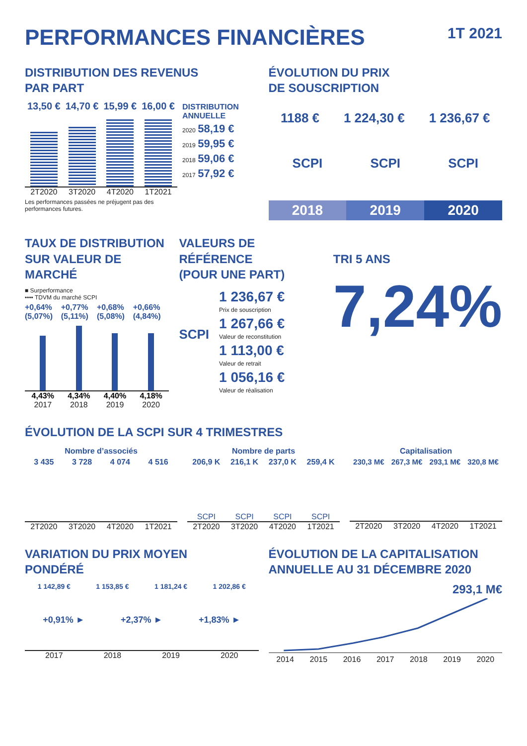PERFORMANCES FINANCIÈRES 1T 2021
DISTRIBUTION DES REVENUS
PAR PART
13,50 € 14,70 € 15,99 € 16,00 €
2T2020 3T2020 4T2020 1T2021
Les performances passées ne préjugent pas des performances futures.
DISTRIBUTION ANNUELLE
2020 58,19 €
2019 59,95 €
2018 59,06 €
2017 57,92 €
ÉVOLUTION DU PRIX
DE SOUSCRIPTION
1188 € 1 224,30 € 1 236,67 €
SCPI SCPI SCPI
2018 2019 2020
TAUX DE DISTRIBUTION
SUR VALEUR DE MARCHÉ
■ Surperformance
•••• TDVM du marché SCPI
+0,64% (5,07%) +0,77% (5,11%) +0,68% (5,08%) +0,66% (4,84%)
4,43% 4,34% 4,40% 4,18%
2017 2018 2019 2020
VALEURS DE RÉFÉRENCE
(POUR UNE PART)
SCPI
1 236,67 €
Prix de souscription
1 267,66 €
Valeur de reconstitution
1 113,00 €
Valeur de retrait
1 056,16 €
Valeur de réalisation
TRI 5 ANS
7,24%
ÉVOLUTION DE LA SCPI SUR 4 TRIMESTRES
Nombre d’associés
3 435 3 728 4 074 4 516
2T2020 3T2020 4T2020 1T2021
Nombre de parts
206,9 K 216,1 K 237,0 K 259,4 K
SCPI SCPI SCPI SCPI
2T2020 3T2020 4T2020 1T2021
Capitalisation
230,3 M€ 267,3 M€ 293,1 M€ 320,8 M€
2T2020 3T2020 4T2020 1T2021
VARIATION DU PRIX MOYEN
PONDÉRÉ
1 142,89 € 1 153,85 € 1 181,24 € 1 202,86 €
+0,91% ► +2,37% ► +1,83% ►
2017 2018 2019 2020
ÉVOLUTION DE LA CAPITALISATION
ANNUELLE AU 31 DÉCEMBRE 2020
293,1 M€
2014 2015 2016 2017 2018 2019 2020